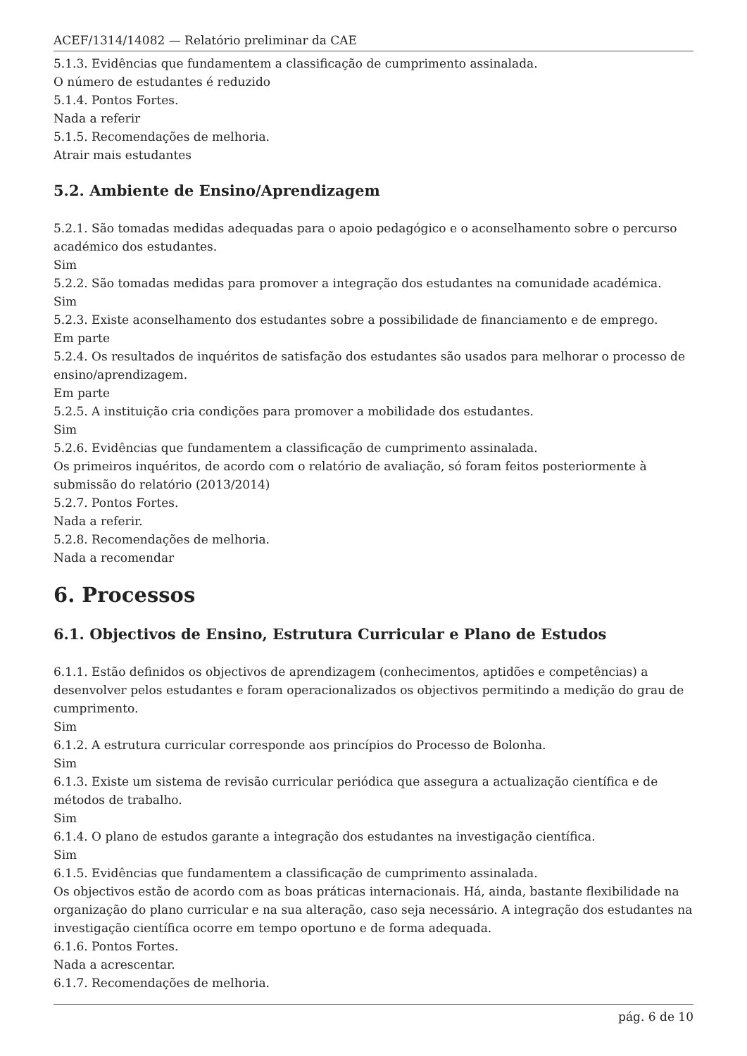ACEF/1314/14082 — Relatório preliminar da CAE
5.1.3. Evidências que fundamentem a classificação de cumprimento assinalada.
O número de estudantes é reduzido
5.1.4. Pontos Fortes.
Nada a referir
5.1.5. Recomendações de melhoria.
Atrair mais estudantes
5.2. Ambiente de Ensino/Aprendizagem
5.2.1. São tomadas medidas adequadas para o apoio pedagógico e o aconselhamento sobre o percurso académico dos estudantes.
Sim
5.2.2. São tomadas medidas para promover a integração dos estudantes na comunidade académica.
Sim
5.2.3. Existe aconselhamento dos estudantes sobre a possibilidade de financiamento e de emprego.
Em parte
5.2.4. Os resultados de inquéritos de satisfação dos estudantes são usados para melhorar o processo de ensino/aprendizagem.
Em parte
5.2.5. A instituição cria condições para promover a mobilidade dos estudantes.
Sim
5.2.6. Evidências que fundamentem a classificação de cumprimento assinalada.
Os primeiros inquéritos, de acordo com o relatório de avaliação, só foram feitos posteriormente à submissão do relatório (2013/2014)
5.2.7. Pontos Fortes.
Nada a referir.
5.2.8. Recomendações de melhoria.
Nada a recomendar
6. Processos
6.1. Objectivos de Ensino, Estrutura Curricular e Plano de Estudos
6.1.1. Estão definidos os objectivos de aprendizagem (conhecimentos, aptidões e competências) a desenvolver pelos estudantes e foram operacionalizados os objectivos permitindo a medição do grau de cumprimento.
Sim
6.1.2. A estrutura curricular corresponde aos princípios do Processo de Bolonha.
Sim
6.1.3. Existe um sistema de revisão curricular periódica que assegura a actualização científica e de métodos de trabalho.
Sim
6.1.4. O plano de estudos garante a integração dos estudantes na investigação científica.
Sim
6.1.5. Evidências que fundamentem a classificação de cumprimento assinalada.
Os objectivos estão de acordo com as boas práticas internacionais. Há, ainda, bastante flexibilidade na organização do plano curricular e na sua alteração, caso seja necessário. A integração dos estudantes na investigação científica ocorre em tempo oportuno e de forma adequada.
6.1.6. Pontos Fortes.
Nada a acrescentar.
6.1.7. Recomendações de melhoria.
pág. 6 de 10